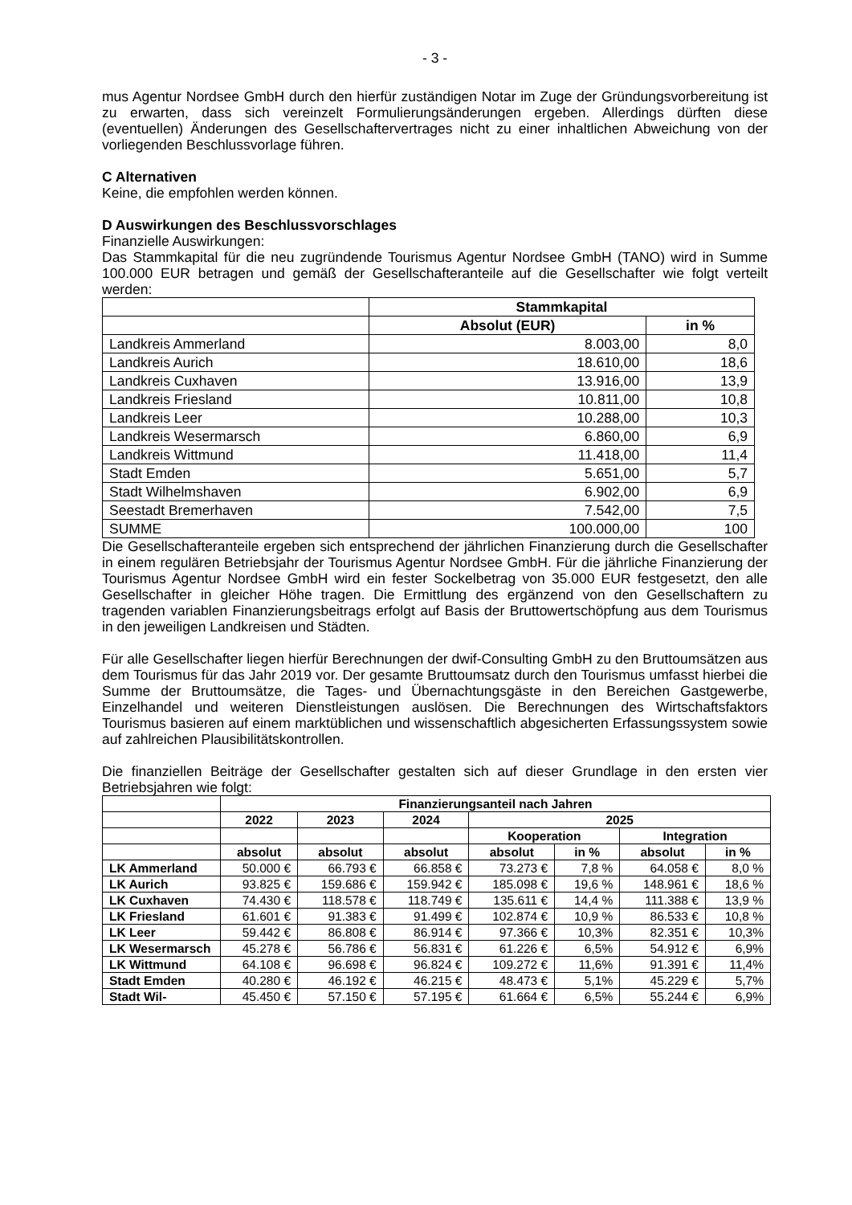- 3 -
mus Agentur Nordsee GmbH durch den hierfür zuständigen Notar im Zuge der Gründungsvorbereitung ist zu erwarten, dass sich vereinzelt Formulierungsänderungen ergeben. Allerdings dürften diese (eventuellen) Änderungen des Gesellschaftervertrages nicht zu einer inhaltlichen Abweichung von der vorliegenden Beschlussvorlage führen.
C Alternativen
Keine, die empfohlen werden können.
D Auswirkungen des Beschlussvorschlages
Finanzielle Auswirkungen:
Das Stammkapital für die neu zugründende Tourismus Agentur Nordsee GmbH (TANO) wird in Summe 100.000 EUR betragen und gemäß der Gesellschafteranteile auf die Gesellschafter wie folgt verteilt werden:
| | Stammkapital | |
| | Absolut (EUR) | in % |
| Landkreis Ammerland | 8.003,00 | 8,0 |
| Landkreis Aurich | 18.610,00 | 18,6 |
| Landkreis Cuxhaven | 13.916,00 | 13,9 |
| Landkreis Friesland | 10.811,00 | 10,8 |
| Landkreis Leer | 10.288,00 | 10,3 |
| Landkreis Wesermarsch | 6.860,00 | 6,9 |
| Landkreis Wittmund | 11.418,00 | 11,4 |
| Stadt Emden | 5.651,00 | 5,7 |
| Stadt Wilhelmshaven | 6.902,00 | 6,9 |
| Seestadt Bremerhaven | 7.542,00 | 7,5 |
| SUMME | 100.000,00 | 100 |
Die Gesellschafteranteile ergeben sich entsprechend der jährlichen Finanzierung durch die Gesellschafter in einem regulären Betriebsjahr der Tourismus Agentur Nordsee GmbH. Für die jährliche Finanzierung der Tourismus Agentur Nordsee GmbH wird ein fester Sockelbetrag von 35.000 EUR festgesetzt, den alle Gesellschafter in gleicher Höhe tragen. Die Ermittlung des ergänzend von den Gesellschaftern zu tragenden variablen Finanzierungsbeitrags erfolgt auf Basis der Bruttowertschöpfung aus dem Tourismus in den jeweiligen Landkreisen und Städten.
Für alle Gesellschafter liegen hierfür Berechnungen der dwif-Consulting GmbH zu den Bruttoumsätzen aus dem Tourismus für das Jahr 2019 vor. Der gesamte Bruttoumsatz durch den Tourismus umfasst hierbei die Summe der Bruttoumsätze, die Tages- und Übernachtungsgäste in den Bereichen Gastgewerbe, Einzelhandel und weiteren Dienstleistungen auslösen. Die Berechnungen des Wirtschaftsfaktors Tourismus basieren auf einem marktüblichen und wissenschaftlich abgesicherten Erfassungssystem sowie auf zahlreichen Plausibilitätskontrollen.
Die finanziellen Beiträge der Gesellschafter gestalten sich auf dieser Grundlage in den ersten vier Betriebsjahren wie folgt:
| | Finanzierungsanteil nach Jahren | | | | | | |
| | 2022 | 2023 | 2024 | 2025 | | | |
| | | | | Kooperation | | Integration | |
| | absolut | absolut | absolut | absolut | in % | absolut | in % |
| LK Ammerland | 50.000 € | 66.793 € | 66.858 € | 73.273 € | 7,8 % | 64.058 € | 8,0 % |
| LK Aurich | 93.825 € | 159.686 € | 159.942 € | 185.098 € | 19,6 % | 148.961 € | 18,6 % |
| LK Cuxhaven | 74.430 € | 118.578 € | 118.749 € | 135.611 € | 14,4 % | 111.388 € | 13,9 % |
| LK Friesland | 61.601 € | 91.383 € | 91.499 € | 102.874 € | 10,9 % | 86.533 € | 10,8 % |
| LK Leer | 59.442 € | 86.808 € | 86.914 € | 97.366 € | 10,3% | 82.351 € | 10,3% |
| LK Wesermarsch | 45.278 € | 56.786 € | 56.831 € | 61.226 € | 6,5% | 54.912 € | 6,9% |
| LK Wittmund | 64.108 € | 96.698 € | 96.824 € | 109.272 € | 11,6% | 91.391 € | 11,4% |
| Stadt Emden | 40.280 € | 46.192 € | 46.215 € | 48.473 € | 5,1% | 45.229 € | 5,7% |
| Stadt Wil- | 45.450 € | 57.150 € | 57.195 € | 61.664 € | 6,5% | 55.244 € | 6,9% |